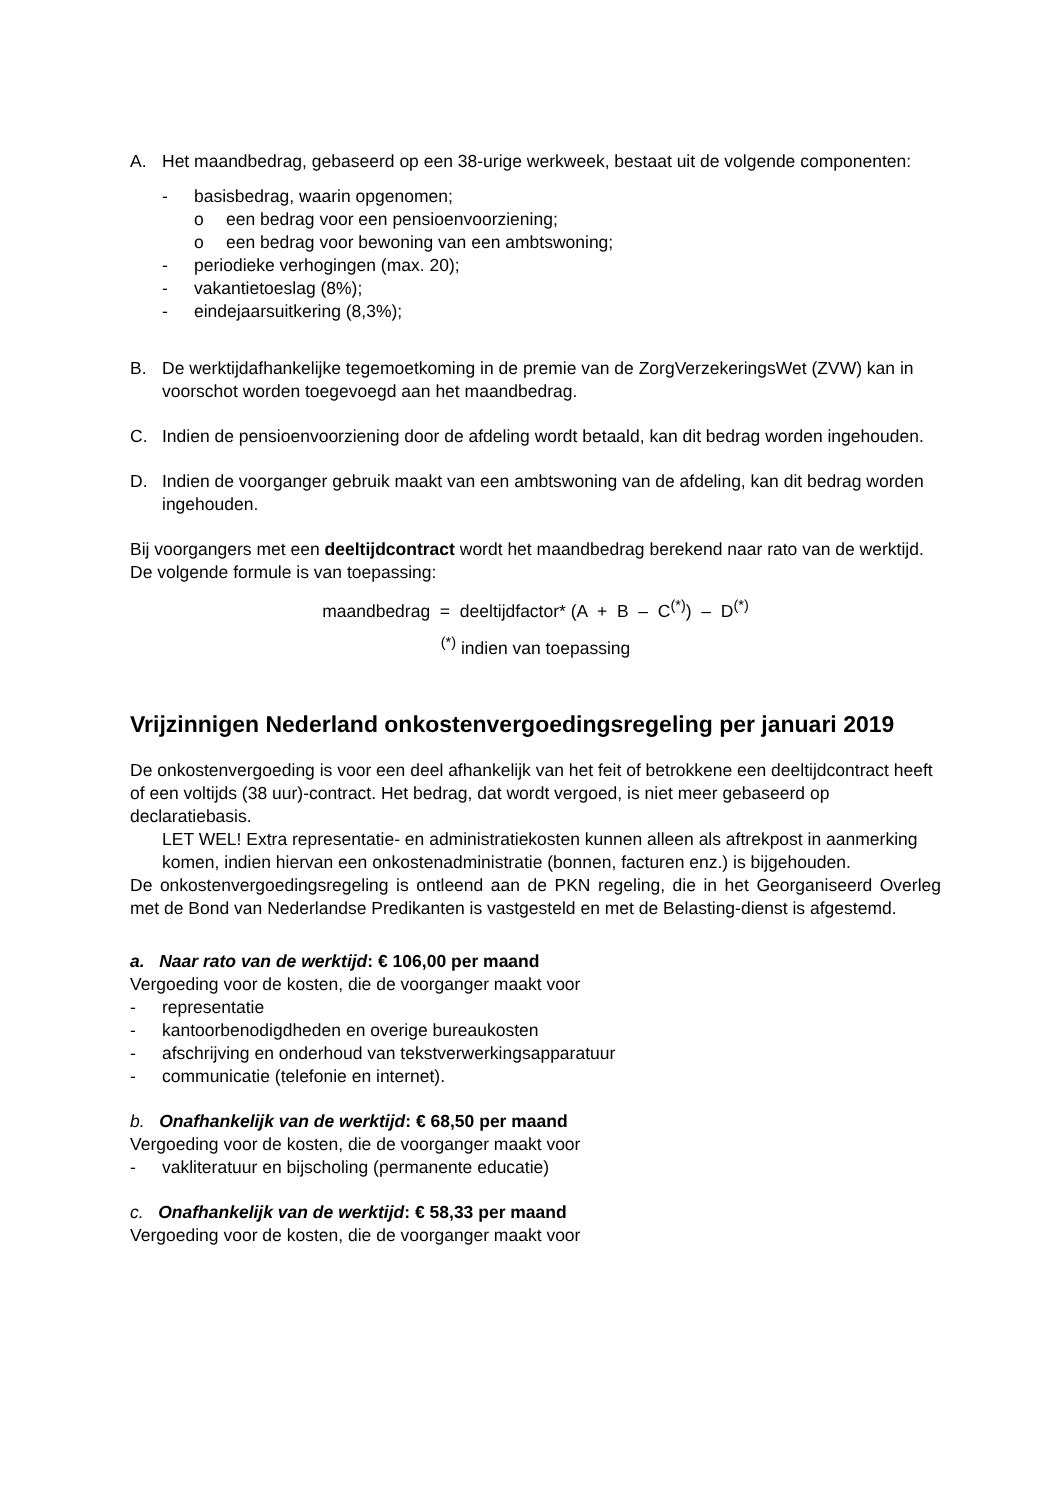A. Het maandbedrag, gebaseerd op een 38-urige werkweek, bestaat uit de volgende componenten:
- basisbedrag, waarin opgenomen;
o een bedrag voor een pensioenvoorziening;
o een bedrag voor bewoning van een ambtswoning;
- periodieke verhogingen (max. 20);
- vakantietoeslag (8%);
- eindejaarsuitkering (8,3%);
B. De werktijdafhankelijke tegemoetkoming in de premie van de ZorgVerzekeringsWet (ZVW) kan in voorschot worden toegevoegd aan het maandbedrag.
C. Indien de pensioenvoorziening door de afdeling wordt betaald, kan dit bedrag worden ingehouden.
D. Indien de voorganger gebruik maakt van een ambtswoning van de afdeling, kan dit bedrag worden ingehouden.
Bij voorgangers met een deeltijdcontract wordt het maandbedrag berekend naar rato van de werktijd. De volgende formule is van toepassing:
maandbedrag = deeltijdfactor* (A + B – C<sup>(*)</sup>) – D<sup>(*)</sup>
<sup>(*)</sup> indien van toepassing
Vrijzinnigen Nederland onkostenvergoedingsregeling per januari 2019
De onkostenvergoeding is voor een deel afhankelijk van het feit of betrokkene een deeltijdcontract heeft of een voltijds (38 uur)-contract. Het bedrag, dat wordt vergoed, is niet meer gebaseerd op declaratiebasis.
LET WEL! Extra representatie- en administratiekosten kunnen alleen als aftrekpost in aanmerking komen, indien hiervan een onkostenadministratie (bonnen, facturen enz.) is bijgehouden.
De onkostenvergoedingsregeling is ontleend aan de PKN regeling, die in het Georganiseerd Overleg met de Bond van Nederlandse Predikanten is vastgesteld en met de Belasting-dienst is afgestemd.
a. Naar rato van de werktijd: € 106,00 per maand
Vergoeding voor de kosten, die de voorganger maakt voor
- representatie
- kantoorbenodigdheden en overige bureaukosten
- afschrijving en onderhoud van tekstverwerkingsapparatuur
- communicatie (telefonie en internet).
b. Onafhankelijk van de werktijd: € 68,50 per maand
Vergoeding voor de kosten, die de voorganger maakt voor
- vakliteratuur en bijscholing (permanente educatie)
c. Onafhankelijk van de werktijd: € 58,33 per maand
Vergoeding voor de kosten, die de voorganger maakt voor